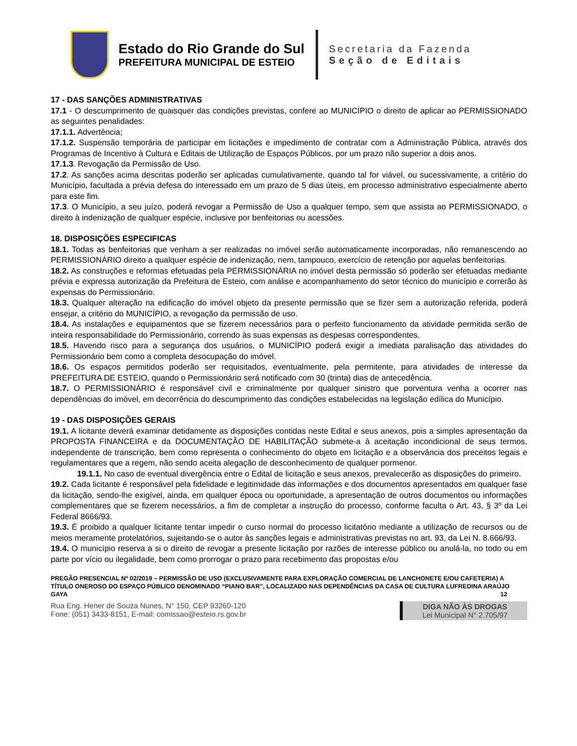Estado do Rio Grande do Sul
PREFEITURA MUNICIPAL DE ESTEIO
Secretaria da Fazenda
Seção de Editais
17 - DAS SANÇÕES ADMINISTRATIVAS
17.1 - O descumprimento de quaisquer das condições previstas, confere ao MUNICÍPIO o direito de aplicar ao PERMISSIONADO as seguintes penalidades:
17.1.1. Advertência;
17.1.2. Suspensão temporária de participar em licitações e impedimento de contratar com a Administração Pública, através dos Programas de Incentivo à Cultura e Editais de Utilização de Espaços Públicos, por um prazo não superior a dois anos.
17.1.3. Revogação da Permissão de Uso.
17.2. As sanções acima descritas poderão ser aplicadas cumulativamente, quando tal for viável, ou sucessivamente, a critério do Município, facultada a prévia defesa do interessado em um prazo de 5 dias úteis, em processo administrativo especialmente aberto para este fim.
17.3. O Município, a seu juízo, poderá revogar a Permissão de Uso a qualquer tempo, sem que assista ao PERMISSIONADO, o direito à indenização de qualquer espécie, inclusive por benfeitorias ou acessões.
18. DISPOSIÇÕES ESPECIFICAS
18.1. Todas as benfeitorias que venham a ser realizadas no imóvel serão automaticamente incorporadas, não remanescendo ao PERMISSIONÁRIO direito a qualquer espécie de indenização, nem, tampouco, exercício de retenção por aquelas benfeitorias.
18.2. As construções e reformas efetuadas pela PERMISSIONÁRIA no imóvel desta permissão só poderão ser efetuadas mediante prévia e expressa autorização da Prefeitura de Esteio, com análise e acompanhamento do setor técnico do município e correrão às expensas do Permissionário.
18.3. Qualquer alteração na edificação do imóvel objeto da presente permissão que se fizer sem a autorização referida, poderá ensejar, a critério do MUNICÍPIO, a revogação da permissão de uso.
18.4. As instalações e equipamentos que se fizerem necessários para o perfeito funcionamento da atividade permitida serão de inteira responsabilidade do Permissionário, correndo às suas expensas as despesas correspondentes.
18.5. Havendo risco para a segurança dos usuários, o MUNICÍPIO poderá exigir a imediata paralisação das atividades do Permissionário bem como a completa desocupação do imóvel.
18.6. Os espaços permitidos poderão ser requisitados, eventualmente, pela permitente, para atividades de interesse da PREFEITURA DE ESTEIO, quando o Permissionário será notificado com 30 (trinta) dias de antecedência.
18.7. O PERMISSIONÁRIO é responsável civil e criminalmente por qualquer sinistro que porventura venha a ocorrer nas dependências do imóvel, em decorrência do descumprimento das condições estabelecidas na legislação edílica do Município.
19 - DAS DISPOSIÇÕES GERAIS
19.1. A licitante deverá examinar detidamente as disposições contidas neste Edital e seus anexos, pois a simples apresentação da PROPOSTA FINANCEIRA e da DOCUMENTAÇÃO DE HABILITAÇÃO submete-a à aceitação incondicional de seus termos, independente de transcrição, bem como representa o conhecimento do objeto em licitação e a observância dos preceitos legais e regulamentares que a regem, não sendo aceita alegação de desconhecimento de qualquer pormenor.
19.1.1. No caso de eventual divergência entre o Edital de licitação e seus anexos, prevalecerão as disposições do primeiro.
19.2. Cada licitante é responsável pela fidelidade e legitimidade das informações e dos documentos apresentados em qualquer fase da licitação, sendo-lhe exigível, ainda, em qualquer época ou oportunidade, a apresentação de outros documentos ou informações complementares que se fizerem necessários, a fim de completar a instrução do processo, conforme faculta o Art. 43, § 3º da Lei Federal 8666/93.
19.3. É proibido a qualquer licitante tentar impedir o curso normal do processo licitatório mediante a utilização de recursos ou de meios meramente protelatórios, sujeitando-se o autor às sanções legais e administrativas previstas no art. 93, da Lei N. 8.666/93.
19.4. O município reserva a si o direito de revogar a presente licitação por razões de interesse público ou anulá-la, no todo ou em parte por vício ou ilegalidade, bem como prorrogar o prazo para recebimento das propostas e/ou
PREGÃO PRESENCIAL Nº 02/2019 – PERMISSÃO DE USO (EXCLUSIVAMENTE PARA EXPLORAÇÃO COMERCIAL DE LANCHONETE E/OU CAFETERIA) A TÍTULO ONEROSO DO ESPAÇO PÚBLICO DENOMINADO “PIANO BAR”, LOCALIZADO NAS DEPENDÊNCIAS DA CASA DE CULTURA LUFREDINA ARAÚJO GAYA 12
Rua Eng. Hener de Souza Nunes, N° 150, CEP 93260-120
Fone: (051) 3433-8151, E-mail: comissao@esteio.rs.gov.br
DIGA NÃO ÀS DROGAS
Lei Municipal N° 2.705/97